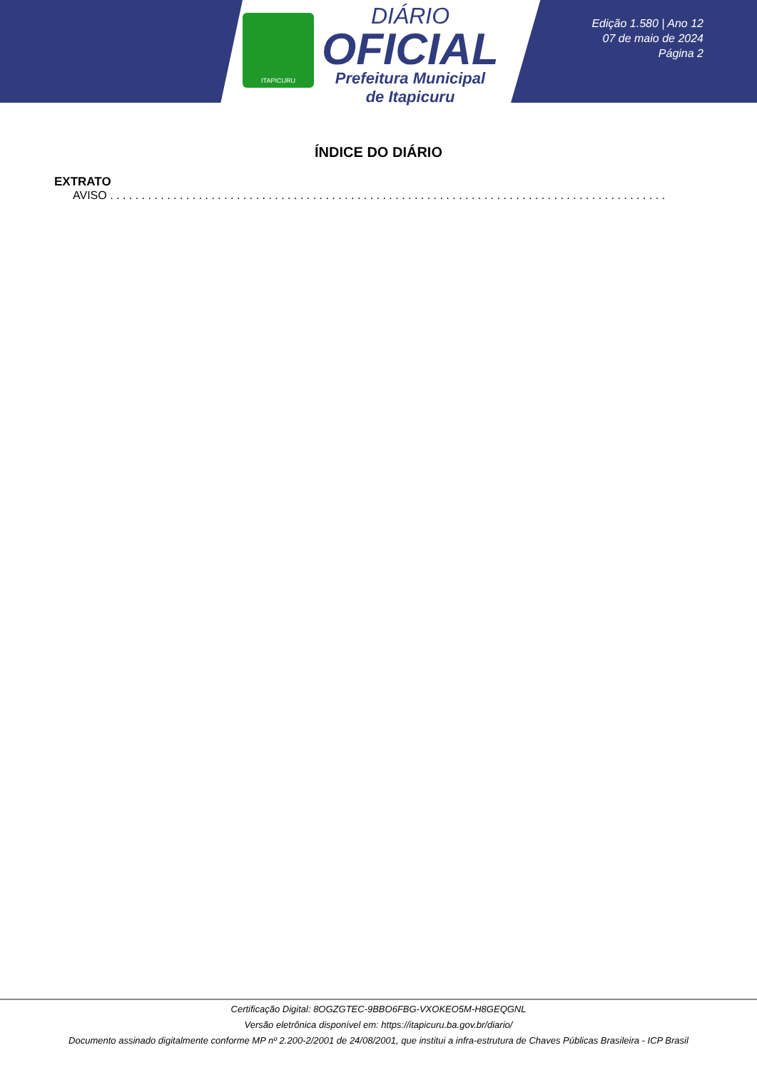ITAPICURU
DIÁRIO
OFICIAL
Prefeitura Municipal
de Itapicuru
Edição 1.580 | Ano 12
07 de maio de 2024
Página 2
ÍNDICE DO DIÁRIO
EXTRATO
AVISO . . . . . . . . . . . . . . . . . . . . . . . . . . . . . . . . . . . . . . . . . . . . . . . . . . . . . . . . . . . . . . . . . . . . . . . . . . . . . . . . . . . . . . . . . . . . . . . . . . . . . . . . . . . .
Certificação Digital: 8OGZGTEC-9BBO6FBG-VXOKEO5M-H8GEQGNL
Versão eletrônica disponível em: https://itapicuru.ba.gov.br/diario/
Documento assinado digitalmente conforme MP nº 2.200-2/2001 de 24/08/2001, que institui a infra-estrutura de Chaves Públicas Brasileira - ICP Brasil